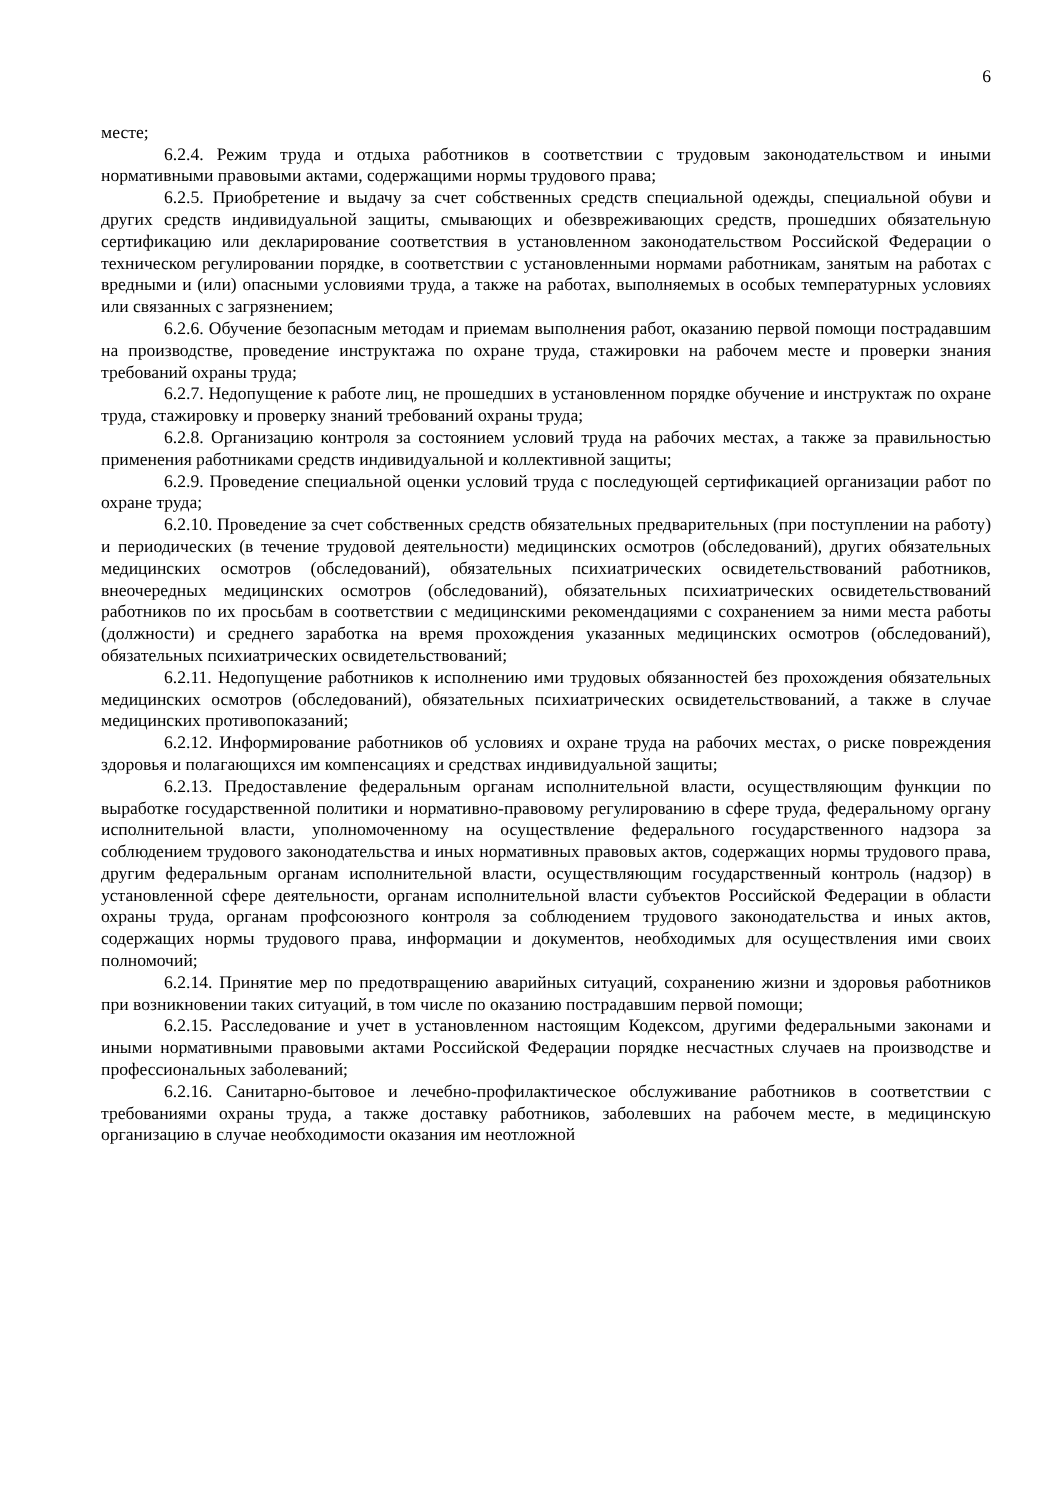6
месте;
6.2.4. Режим труда и отдыха работников в соответствии с трудовым законодательством и иными нормативными правовыми актами, содержащими нормы трудового права;
6.2.5. Приобретение и выдачу за счет собственных средств специальной одежды, специальной обуви и других средств индивидуальной защиты, смывающих и обезвреживающих средств, прошедших обязательную сертификацию или декларирование соответствия в установленном законодательством Российской Федерации о техническом регулировании порядке, в соответствии с установленными нормами работникам, занятым на работах с вредными и (или) опасными условиями труда, а также на работах, выполняемых в особых температурных условиях или связанных с загрязнением;
6.2.6. Обучение безопасным методам и приемам выполнения работ, оказанию первой помощи пострадавшим на производстве, проведение инструктажа по охране труда, стажировки на рабочем месте и проверки знания требований охраны труда;
6.2.7. Недопущение к работе лиц, не прошедших в установленном порядке обучение и инструктаж по охране труда, стажировку и проверку знаний требований охраны труда;
6.2.8. Организацию контроля за состоянием условий труда на рабочих местах, а также за правильностью применения работниками средств индивидуальной и коллективной защиты;
6.2.9. Проведение специальной оценки условий труда с последующей сертификацией организации работ по охране труда;
6.2.10. Проведение за счет собственных средств обязательных предварительных (при поступлении на работу) и периодических (в течение трудовой деятельности) медицинских осмотров (обследований), других обязательных медицинских осмотров (обследований), обязательных психиатрических освидетельствований работников, внеочередных медицинских осмотров (обследований), обязательных психиатрических освидетельствований работников по их просьбам в соответствии с медицинскими рекомендациями с сохранением за ними места работы (должности) и среднего заработка на время прохождения указанных медицинских осмотров (обследований), обязательных психиатрических освидетельствований;
6.2.11. Недопущение работников к исполнению ими трудовых обязанностей без прохождения обязательных медицинских осмотров (обследований), обязательных психиатрических освидетельствований, а также в случае медицинских противопоказаний;
6.2.12. Информирование работников об условиях и охране труда на рабочих местах, о риске повреждения здоровья и полагающихся им компенсациях и средствах индивидуальной защиты;
6.2.13. Предоставление федеральным органам исполнительной власти, осуществляющим функции по выработке государственной политики и нормативно-правовому регулированию в сфере труда, федеральному органу исполнительной власти, уполномоченному на осуществление федерального государственного надзора за соблюдением трудового законодательства и иных нормативных правовых актов, содержащих нормы трудового права, другим федеральным органам исполнительной власти, осуществляющим государственный контроль (надзор) в установленной сфере деятельности, органам исполнительной власти субъектов Российской Федерации в области охраны труда, органам профсоюзного контроля за соблюдением трудового законодательства и иных актов, содержащих нормы трудового права, информации и документов, необходимых для осуществления ими своих полномочий;
6.2.14. Принятие мер по предотвращению аварийных ситуаций, сохранению жизни и здоровья работников при возникновении таких ситуаций, в том числе по оказанию пострадавшим первой помощи;
6.2.15. Расследование и учет в установленном настоящим Кодексом, другими федеральными законами и иными нормативными правовыми актами Российской Федерации порядке несчастных случаев на производстве и профессиональных заболеваний;
6.2.16. Санитарно-бытовое и лечебно-профилактическое обслуживание работников в соответствии с требованиями охраны труда, а также доставку работников, заболевших на рабочем месте, в медицинскую организацию в случае необходимости оказания им неотложной